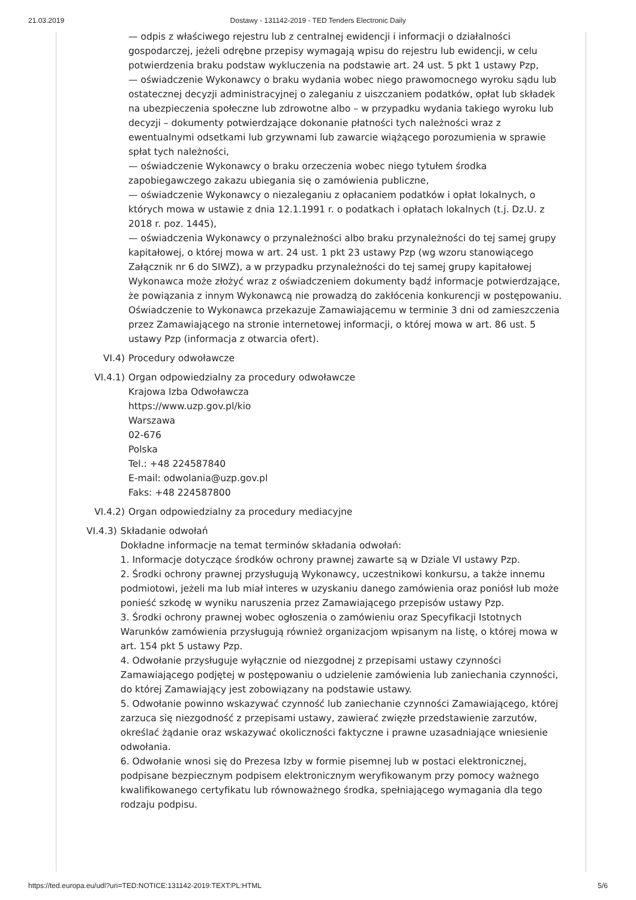21.03.2019 Dostawy - 131142-2019 - TED Tenders Electronic Daily
— odpis z właściwego rejestru lub z centralnej ewidencji i informacji o działalności gospodarczej, jeżeli odrębne przepisy wymagają wpisu do rejestru lub ewidencji, w celu potwierdzenia braku podstaw wykluczenia na podstawie art. 24 ust. 5 pkt 1 ustawy Pzp,
— oświadczenie Wykonawcy o braku wydania wobec niego prawomocnego wyroku sądu lub ostatecznej decyzji administracyjnej o zaleganiu z uiszczaniem podatków, opłat lub składek na ubezpieczenia społeczne lub zdrowotne albo – w przypadku wydania takiego wyroku lub decyzji – dokumenty potwierdzające dokonanie płatności tych należności wraz z ewentualnymi odsetkami lub grzywnami lub zawarcie wiążącego porozumienia w sprawie spłat tych należności,
— oświadczenie Wykonawcy o braku orzeczenia wobec niego tytułem środka zapobiegawczego zakazu ubiegania się o zamówienia publiczne,
— oświadczenie Wykonawcy o niezaleganiu z opłacaniem podatków i opłat lokalnych, o których mowa w ustawie z dnia 12.1.1991 r. o podatkach i opłatach lokalnych (t.j. Dz.U. z 2018 r. poz. 1445),
— oświadczenia Wykonawcy o przynależności albo braku przynależności do tej samej grupy kapitałowej, o której mowa w art. 24 ust. 1 pkt 23 ustawy Pzp (wg wzoru stanowiącego Załącznik nr 6 do SIWZ), a w przypadku przynależności do tej samej grupy kapitałowej Wykonawca może złożyć wraz z oświadczeniem dokumenty bądź informacje potwierdzające, że powiązania z innym Wykonawcą nie prowadzą do zakłócenia konkurencji w postępowaniu.
Oświadczenie to Wykonawca przekazuje Zamawiającemu w terminie 3 dni od zamieszczenia przez Zamawiającego na stronie internetowej informacji, o której mowa w art. 86 ust. 5 ustawy Pzp (informacja z otwarcia ofert).
VI.4) Procedury odwoławcze
VI.4.1) Organ odpowiedzialny za procedury odwoławcze
Krajowa Izba Odwoławcza
https://www.uzp.gov.pl/kio
Warszawa
02-676
Polska
Tel.: +48 224587840
E-mail: odwolania@uzp.gov.pl
Faks: +48 224587800
VI.4.2) Organ odpowiedzialny za procedury mediacyjne
VI.4.3) Składanie odwołań
Dokładne informacje na temat terminów składania odwołań:
1. Informacje dotyczące środków ochrony prawnej zawarte są w Dziale VI ustawy Pzp.
2. Środki ochrony prawnej przysługują Wykonawcy, uczestnikowi konkursu, a także innemu podmiotowi, jeżeli ma lub miał interes w uzyskaniu danego zamówienia oraz poniósł lub może ponieść szkodę w wyniku naruszenia przez Zamawiającego przepisów ustawy Pzp.
3. Środki ochrony prawnej wobec ogłoszenia o zamówieniu oraz Specyfikacji Istotnych Warunków zamówienia przysługują również organizacjom wpisanym na listę, o której mowa w art. 154 pkt 5 ustawy Pzp.
4. Odwołanie przysługuje wyłącznie od niezgodnej z przepisami ustawy czynności Zamawiającego podjętej w postępowaniu o udzielenie zamówienia lub zaniechania czynności, do której Zamawiający jest zobowiązany na podstawie ustawy.
5. Odwołanie powinno wskazywać czynność lub zaniechanie czynności Zamawiającego, której zarzuca się niezgodność z przepisami ustawy, zawierać zwięzłe przedstawienie zarzutów, określać żądanie oraz wskazywać okoliczności faktyczne i prawne uzasadniające wniesienie odwołania.
6. Odwołanie wnosi się do Prezesa Izby w formie pisemnej lub w postaci elektronicznej, podpisane bezpiecznym podpisem elektronicznym weryfikowanym przy pomocy ważnego kwalifikowanego certyfikatu lub równoważnego środka, spełniającego wymagania dla tego rodzaju podpisu.
https://ted.europa.eu/udl?uri=TED:NOTICE:131142-2019:TEXT:PL:HTML 5/6